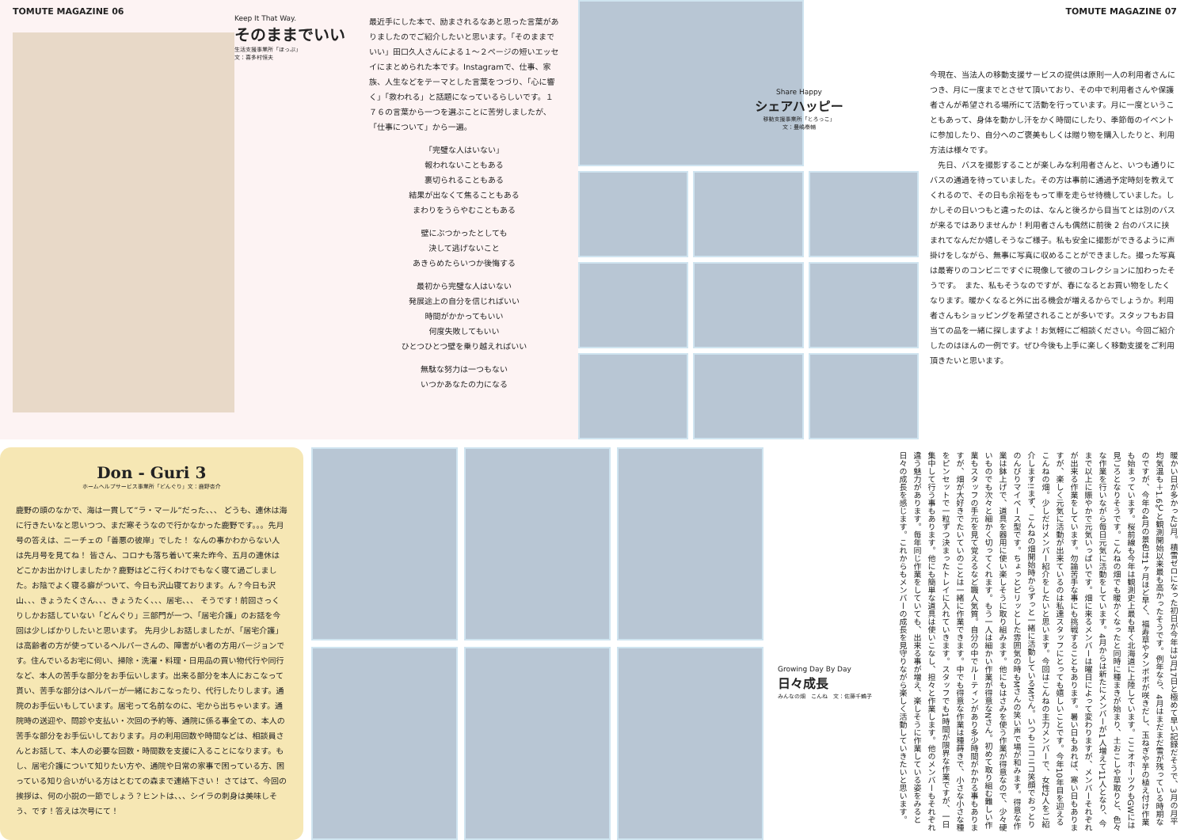TOMUTE MAGAZINE 06
Keep It That Way.
そのままでいい
生活支援事業所「ほっぷ」
文：喜多村恒夫
最近手にした本で、励まされるなあと思った言葉がありましたのでご紹介したいと思います。「そのままでいい」田口久人さんによる１～２ページの短いエッセイにまとめられた本です。Instagramで、仕事、家族、人生などをテーマとした言葉をつづり、「心に響く」「救われる」と話題になっているらしいです。１７６の言葉から一つを選ぶことに苦労しましたが、「仕事について」から一遍。
「完璧な人はいない」
報われないこともある
裏切られることもある
結果が出なくて焦ることもある
まわりをうらやむこともある
壁にぶつかったとしても
決して逃げないこと
あきらめたらいつか後悔する
最初から完璧な人はいない
発展途上の自分を信じればいい
時間がかかってもいい
何度失敗してもいい
ひとつひとつ壁を乗り越えればいい
無駄な努力は一つもない
いつかあなたの力になる
TOMUTE MAGAZINE 07
Share Happy
シェアハッピー
移動支援事業所「とろっこ」
文：豊嶋泰輔
今現在、当法人の移動支援サービスの提供は原則一人の利用者さんにつき、月に一度までとさせて頂いており、その中で利用者さんや保護者さんが希望される場所にて活動を行っています。月に一度ということもあって、身体を動かし汗をかく時間にしたり、季節毎のイベントに参加したり、自分へのご褒美もしくは贈り物を購入したりと、利用方法は様々です。
　先日、バスを撮影することが楽しみな利用者さんと、いつも通りにバスの通過を待っていました。その方は事前に通過予定時刻を教えてくれるので、その日も余裕をもって車を走らせ待機していました。しかしその日いつもと違ったのは、なんと後ろから目当てとは別のバスが来るではありませんか！利用者さんも偶然に前後 2 台のバスに挟まれてなんだか嬉しそうなご様子。私も安全に撮影ができるように声掛けをしながら、無事に写真に収めることができました。撮った写真は最寄りのコンビニですぐに現像して彼のコレクションに加わったそうです。　また、私もそうなのですが、春になるとお買い物をしたくなります。暖かくなると外に出る機会が増えるからでしょうか。利用者さんもショッピングを希望されることが多いです。スタッフもお目当ての品を一緒に探しますよ！お気軽にご相談ください。今回ご紹介したのはほんの一例です。ぜひ今後も上手に楽しく移動支援をご利用頂きたいと思います。
Don - Guri 3
ホームヘルプサービス事業所「どんぐり」文：鹿野杏介
鹿野の頭のなかで、海は一貫して”ラ・マール”だった、、、 どうも、連休は海に行きたいなと思いつつ、まだ寒そうなので行かなかった鹿野です。。。先月号の答えは、ニーチェの「善悪の彼岸」でした！ なんの事かわからない人は先月号を見てね！ 皆さん、コロナも落ち着いて来た昨今、五月の連休はどこかお出かけしましたか？鹿野はどこ行くわけでもなく寝て過ごしました。お陰でよく寝る癖がついて、今日も沢山寝ております。ん？今日も沢山、、、きょうたくさん、、、きょうたく、、、居宅、、、 そうです！前回さっくりしかお話していない「どんぐり」三部門が一つ、「居宅介護」のお話を今回は少しばかりしたいと思います。 先月少しお話しましたが、「居宅介護」は高齢者の方が使っているヘルパーさんの、障害がい者の方用バージョンです。住んでいるお宅に伺い、掃除・洗濯・料理・日用品の買い物代行や同行など、本人の苦手な部分をお手伝いします。出来る部分を本人におこなって貰い、苦手な部分はヘルパーが一緒におこなったり、代行したりします。通院のお手伝いもしています。居宅って名前なのに、宅から出ちゃいます。通院時の送迎や、問診や支払い・次回の予約等、通院に係る事全ての、本人の苦手な部分をお手伝いしております。月の利用回数や時間などは、相談員さんとお話して、本人の必要な回数・時間数を支援に入ることになります。もし、居宅介護について知りたい方や、通院や日常の家事で困っている方、困っている知り合いがいる方はとむての森まで連絡下さい！ さてはて、今回の挨拶は、何の小説の一節でしょう？ヒントは、、、シイラの刺身は美味しそう、です！答えは次号にて！
暖かい日が多かった3月。積雪ゼロになった初日が今年は3月17日と極めて早い記録だそうで、3月の月平均気温も＋1.6℃と観測開始以来最も高かったそうです。例年なら、4月はまだまだ雪が残っている時期なのですが、今年の4月の景色は1ヶ月ほど早く、福寿草やタンポポが咲きだし、玉ねぎや芋の植え付け作業も始まっています。桜前線も今年は観測史上最も早く北海道に上陸しています。ここオホーツクもGWには見ごろとなりそうです。こんねの畑でも暖かくなったと同時に種まきが始まり、土おこしや草取りと、色々な作業を行いながら毎日元気に活動をしています。4月からは新たにメンバーが1人増えて11人となり、今まで以上に賑やかで元気いっぱいです。畑に来るメンバーは曜日によって変わりますが、メンバーそれぞれが出来る作業をしています。勿論苦手な事にも挑戦することもあります。暑い日もあれば、寒い日もありますが、楽しく元気に活動が出来ているのは私達スタッフにとっても嬉しいことです。今年10年目を迎えるこんねの畑。少しだけメンバー紹介をしたいと思います。今回はこんねの主力メンバーで、女性2人をご紹介します!!まず、こんねの畑開始時からずっと一緒に活動しているMさん。いつもニコニコ笑顔でおっとりのんびりマイペース型です。ちょっとピリッとした雰囲気の時もMさんの笑い声で場が和みます。得意な作業は鉢上げで、道具を器用に使い楽しそうに取り組みます。他にもはさみを使う作業が得意なので、少々硬いものでも次々と細かく切ってくれます。もう一人は細かい作業が得意なNさん。初めて取り組む難しい作業もスタッフの手元を見て覚えるなど職人気質。自分の中でルーティンがあり多少時間がかかる事もありますが、畑が大好きでたいていのことは一緒に作業できます。中でも得意な作業は種蒔きで、小さな小さな種をピンセットで一粒ずつ決まったトレイに入れていきます。スタッフでも1時間が限界な作業ですが、一日集中して行う事もあります。他にも簡単な道具は使いこなし、担々と作業します。他のメンバーもそれぞれ違う魅力があります。毎年同じ作業をしていても、出来る事が増え、楽しそうに作業している姿をみると日々の成長を感じます。これからもメンバーの成長を見守りながら楽しく活動していきたいと思います。
Growing Day By Day
日々成長
みんなの畑　こんね　文：佐藤千鶴子